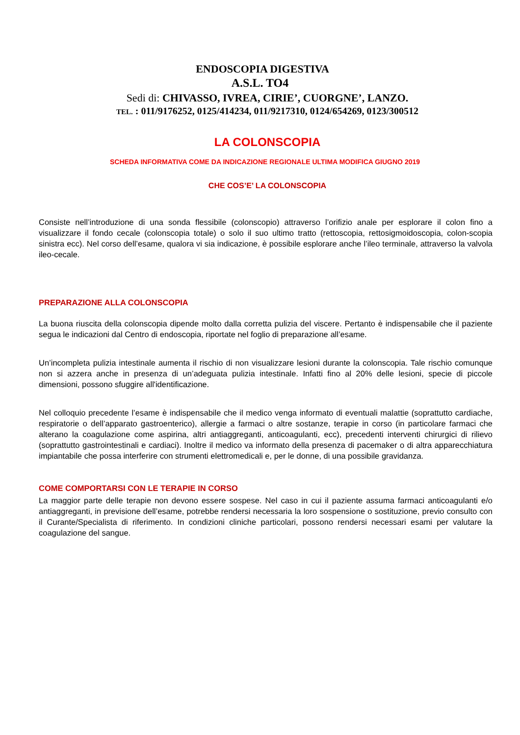ENDOSCOPIA DIGESTIVA
A.S.L. TO4
Sedi di: CHIVASSO, IVREA, CIRIE’, CUORGNE’, LANZO.
TEL. : 011/9176252, 0125/414234, 011/9217310, 0124/654269, 0123/300512
LA COLONSCOPIA
SCHEDA INFORMATIVA COME DA INDICAZIONE REGIONALE ULTIMA MODIFICA GIUGNO 2019
CHE COS’E’ LA COLONSCOPIA
Consiste nell’introduzione di una sonda flessibile (colonscopio) attraverso l’orifizio anale per esplorare il colon fino a visualizzare il fondo cecale (colonscopia totale) o solo il suo ultimo tratto (rettoscopia, rettosigmoidoscopia, colon-scopia sinistra ecc). Nel corso dell’esame, qualora vi sia indicazione, è possibile esplorare anche l’ileo terminale, attraverso la valvola ileo-cecale.
PREPARAZIONE ALLA COLONSCOPIA
La buona riuscita della colonscopia dipende molto dalla corretta pulizia del viscere. Pertanto è indispensabile che il paziente segua le indicazioni dal Centro di endoscopia, riportate nel foglio di preparazione all’esame.
Un’incompleta pulizia intestinale aumenta il rischio di non visualizzare lesioni durante la colonscopia. Tale rischio comunque non si azzera anche in presenza di un’adeguata pulizia intestinale. Infatti fino al 20% delle lesioni, specie di piccole dimensioni, possono sfuggire all'identificazione.
Nel colloquio precedente l’esame è indispensabile che il medico venga informato di eventuali malattie (soprattutto cardiache, respiratorie o dell’apparato gastroenterico), allergie a farmaci o altre sostanze, terapie in corso (in particolare farmaci che alterano la coagulazione come aspirina, altri antiaggreganti, anticoagulanti, ecc), precedenti interventi chirurgici di rilievo (soprattutto gastrointestinali e cardiaci). Inoltre il medico va informato della presenza di pacemaker o di altra apparecchiatura impiantabile che possa interferire con strumenti elettromedicali e, per le donne, di una possibile gravidanza.
COME COMPORTARSI CON LE TERAPIE IN CORSO
La maggior parte delle terapie non devono essere sospese. Nel caso in cui il paziente assuma farmaci anticoagulanti e/o antiaggreganti, in previsione dell’esame, potrebbe rendersi necessaria la loro sospensione o sostituzione, previo consulto con il Curante/Specialista di riferimento. In condizioni cliniche particolari, possono rendersi necessari esami per valutare la coagulazione del sangue.